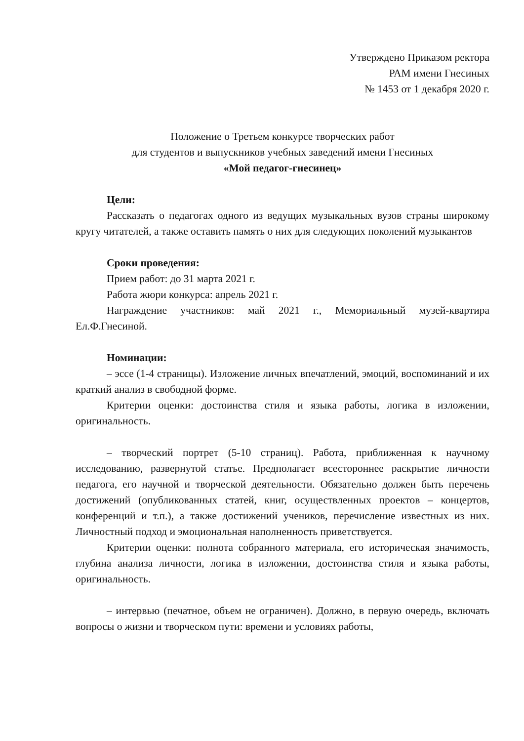Утверждено Приказом ректора
РАМ имени Гнесиных
№ 1453 от 1 декабря 2020 г.
Положение о Третьем конкурсе творческих работ
для студентов и выпускников учебных заведений имени Гнесиных
«Мой педагог-гнесинец»
Цели:
Рассказать о педагогах одного из ведущих музыкальных вузов страны широкому кругу читателей, а также оставить память о них для следующих поколений музыкантов
Сроки проведения:
Прием работ: до 31 марта 2021 г.
Работа жюри конкурса: апрель 2021 г.
Награждение участников: май 2021 г., Мемориальный музей-квартира Ел.Ф.Гнесиной.
Номинации:
– эссе (1-4 страницы). Изложение личных впечатлений, эмоций, воспоминаний и их краткий анализ в свободной форме.
Критерии оценки: достоинства стиля и языка работы, логика в изложении, оригинальность.
– творческий портрет (5-10 страниц). Работа, приближенная к научному исследованию, развернутой статье. Предполагает всестороннее раскрытие личности педагога, его научной и творческой деятельности. Обязательно должен быть перечень достижений (опубликованных статей, книг, осуществленных проектов – концертов, конференций и т.п.), а также достижений учеников, перечисление известных из них. Личностный подход и эмоциональная наполненность приветствуется.
Критерии оценки: полнота собранного материала, его историческая значимость, глубина анализа личности, логика в изложении, достоинства стиля и языка работы, оригинальность.
– интервью (печатное, объем не ограничен). Должно, в первую очередь, включать вопросы о жизни и творческом пути: времени и условиях работы,